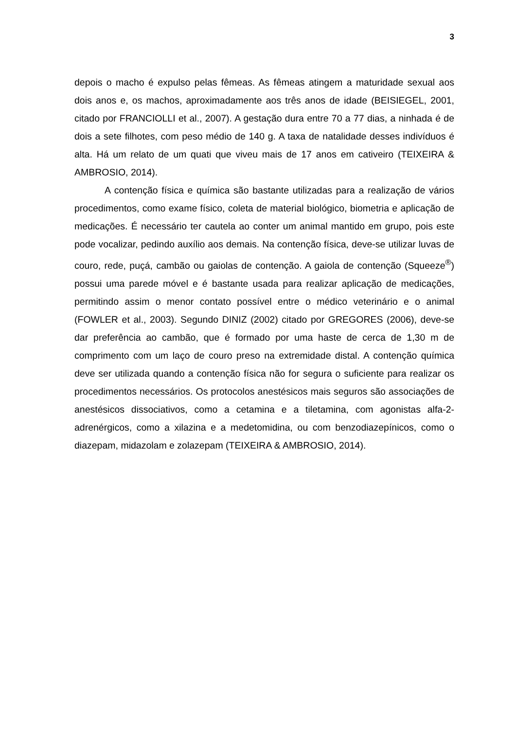3
depois o macho é expulso pelas fêmeas. As fêmeas atingem a maturidade sexual aos dois anos e, os machos, aproximadamente aos três anos de idade (BEISIEGEL, 2001, citado por FRANCIOLLI et al., 2007). A gestação dura entre 70 a 77 dias, a ninhada é de dois a sete filhotes, com peso médio de 140 g. A taxa de natalidade desses indivíduos é alta. Há um relato de um quati que viveu mais de 17 anos em cativeiro (TEIXEIRA & AMBROSIO, 2014).
A contenção física e química são bastante utilizadas para a realização de vários procedimentos, como exame físico, coleta de material biológico, biometria e aplicação de medicações. É necessário ter cautela ao conter um animal mantido em grupo, pois este pode vocalizar, pedindo auxílio aos demais. Na contenção física, deve-se utilizar luvas de couro, rede, puçá, cambão ou gaiolas de contenção. A gaiola de contenção (Squeeze<sup>®</sup>) possui uma parede móvel e é bastante usada para realizar aplicação de medicações, permitindo assim o menor contato possível entre o médico veterinário e o animal (FOWLER et al., 2003). Segundo DINIZ (2002) citado por GREGORES (2006), deve-se dar preferência ao cambão, que é formado por uma haste de cerca de 1,30 m de comprimento com um laço de couro preso na extremidade distal. A contenção química deve ser utilizada quando a contenção física não for segura o suficiente para realizar os procedimentos necessários. Os protocolos anestésicos mais seguros são associações de anestésicos dissociativos, como a cetamina e a tiletamina, com agonistas alfa-2-adrenérgicos, como a xilazina e a medetomidina, ou com benzodiazepínicos, como o diazepam, midazolam e zolazepam (TEIXEIRA & AMBROSIO, 2014).